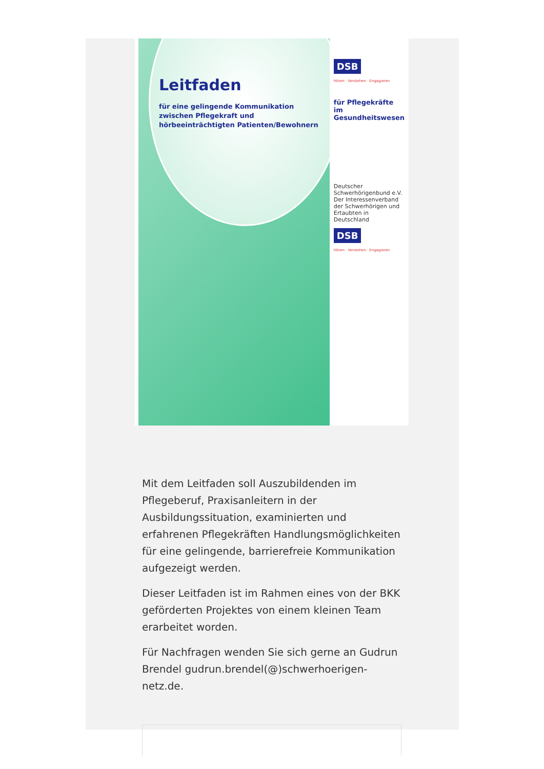Leitfaden
für eine gelingende Kommunikation zwischen Pflegekraft und hörbeeinträchtigten Patienten/Bewohnern
DSB
Hören · Verstehen · Engagieren
für Pflegekräfte im Gesundheitswesen
Deutscher Schwerhörigenbund e.V. Der Interessenverband der Schwerhörigen und Ertaubten in Deutschland
DSB
Hören · Verstehen · Engagieren
Mit dem Leitfaden soll Auszubildenden im Pflegeberuf, Praxisanleitern in der Ausbildungssituation, examinierten und erfahrenen Pflegekräften Handlungsmöglichkeiten für eine gelingende, barrierefreie Kommunikation aufgezeigt werden.
Dieser Leitfaden ist im Rahmen eines von der BKK geförderten Projektes von einem kleinen Team erarbeitet worden.
Für Nachfragen wenden Sie sich gerne an Gudrun Brendel gudrun.brendel(@)schwerhoerigen-netz.de.